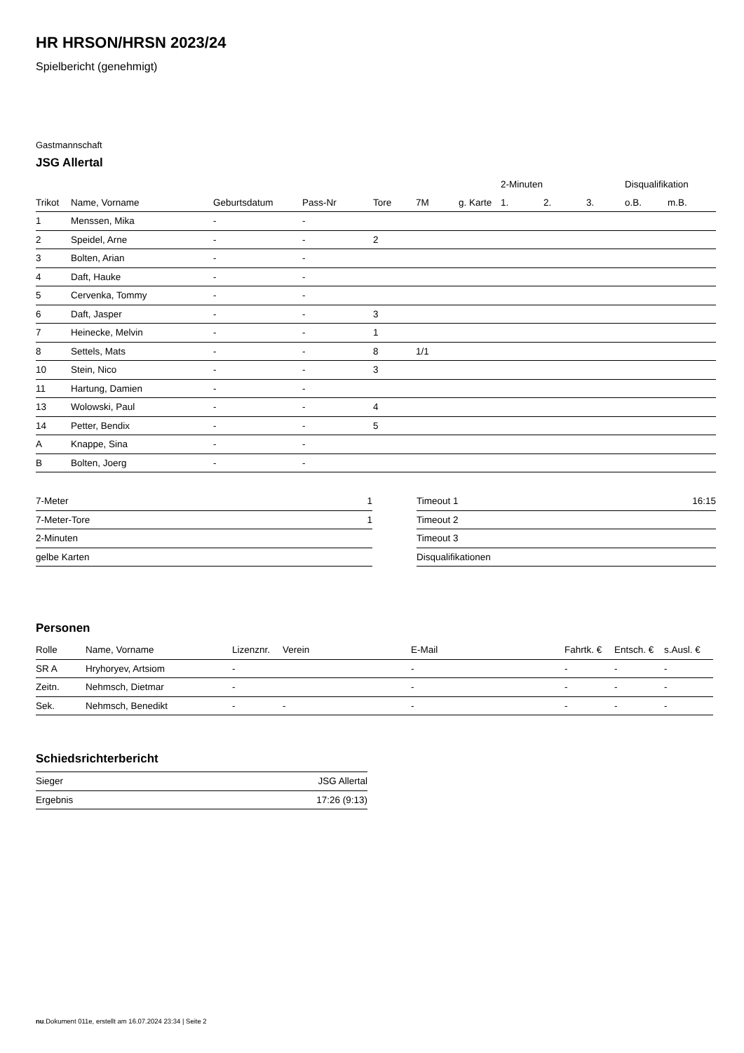HR HRSON/HRSN 2023/24
Spielbericht (genehmigt)
Gastmannschaft
JSG Allertal
| | | | | | | | 2-Minuten | | | Disqualifikation | |
| --- | --- | --- | --- | --- | --- | --- | --- | --- | --- | --- | --- |
| Trikot | Name, Vorname | Geburtsdatum | Pass-Nr | Tore | 7M | g. Karte | 1. | 2. | 3. | o.B. | m.B. |
| 1 | Menssen, Mika | - | - | | | | | | | | |
| 2 | Speidel, Arne | - | - | 2 | | | | | | | |
| 3 | Bolten, Arian | - | - | | | | | | | | |
| 4 | Daft, Hauke | - | - | | | | | | | | |
| 5 | Cervenka, Tommy | - | - | | | | | | | | |
| 6 | Daft, Jasper | - | - | 3 | | | | | | | |
| 7 | Heinecke, Melvin | - | - | 1 | | | | | | | |
| 8 | Settels, Mats | - | - | 8 | 1/1 | | | | | | |
| 10 | Stein, Nico | - | - | 3 | | | | | | | |
| 11 | Hartung, Damien | - | - | | | | | | | | |
| 13 | Wolowski, Paul | - | - | 4 | | | | | | | |
| 14 | Petter, Bendix | - | - | 5 | | | | | | | |
| A | Knappe, Sina | - | - | | | | | | | | |
| B | Bolten, Joerg | - | - | | | | | | | | |
| 7-Meter | 1 |
| 7-Meter-Tore | 1 |
| 2-Minuten | |
| gelbe Karten | |
| Timeout 1 | 16:15 |
| Timeout 2 | |
| Timeout 3 | |
| Disqualifikationen | |
Personen
| Rolle | Name, Vorname | Lizenznr. | Verein | E-Mail | Fahrtk. € | Entsch. € | s.Ausl. € |
| --- | --- | --- | --- | --- | --- | --- | --- |
| SR A | Hryhoryev, Artsiom | - | | - | - | - | - |
| Zeitn. | Nehmsch, Dietmar | - | | - | - | - | - |
| Sek. | Nehmsch, Benedikt | - | - | - | - | - | - |
Schiedsrichterbericht
| Sieger | JSG Allertal |
| Ergebnis | 17:26 (9:13) |
nu.Dokument 011e, erstellt am 16.07.2024 23:34 | Seite 2